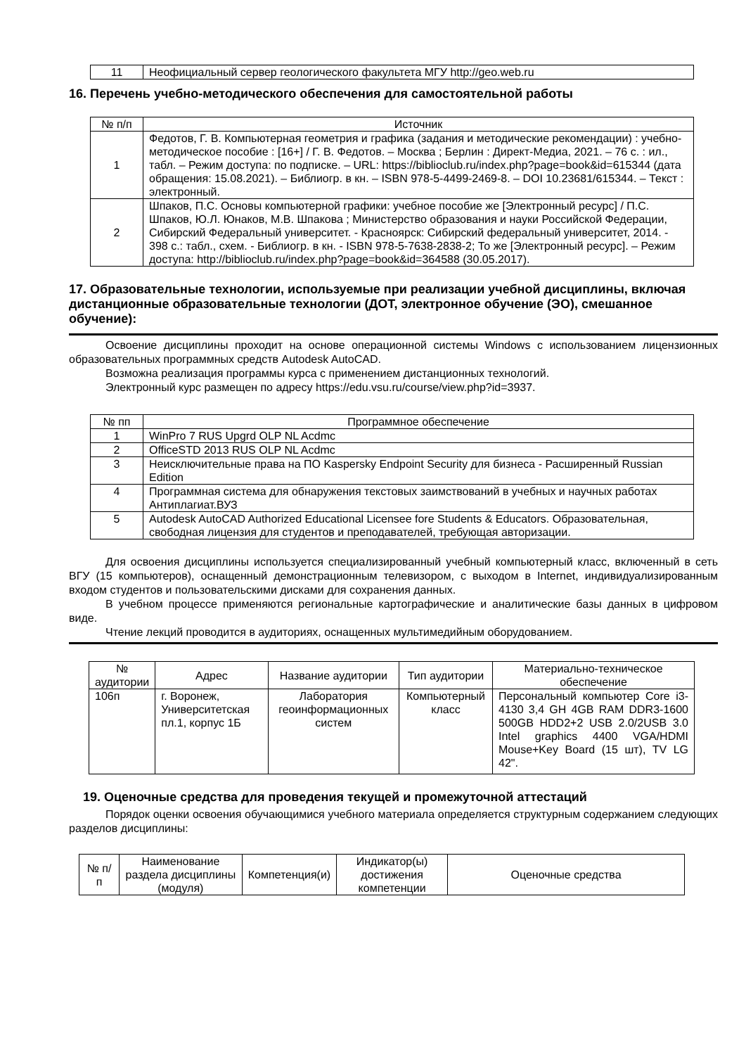| 11 | Неофициальный сервер геологического факультета МГУ http://geo.web.ru |
16. Перечень учебно-методического обеспечения для самостоятельной работы
| № п/п | Источник |
| --- | --- |
| 1 | Федотов, Г. В. Компьютерная геометрия и графика (задания и методические рекомендации) : учебно-методическое пособие : [16+] / Г. В. Федотов. – Москва ; Берлин : Директ-Медиа, 2021. – 76 с. : ил., табл. – Режим доступа: по подписке. – URL: https://biblioclub.ru/index.php?page=book&id=615344 (дата обращения: 15.08.2021). – Библиогр. в кн. – ISBN 978-5-4499-2469-8. – DOI 10.23681/615344. – Текст : электронный. |
| 2 | Шпаков, П.С. Основы компьютерной графики: учебное пособие же [Электронный ресурс] / П.С. Шпаков, Ю.Л. Юнаков, М.В. Шпакова ; Министерство образования и науки Российской Федерации, Сибирский Федеральный университет. - Красноярск: Сибирский федеральный университет, 2014. - 398 с.: табл., схем. - Библиогр. в кн. - ISBN 978-5-7638-2838-2; То же [Электронный ресурс]. – Режим доступа: http://biblioclub.ru/index.php?page=book&id=364588 (30.05.2017). |
17. Образовательные технологии, используемые при реализации учебной дисциплины, включая дистанционные образовательные технологии (ДОТ, электронное обучение (ЭО), смешанное обучение):
Освоение дисциплины проходит на основе операционной системы Windows с использованием лицензионных образовательных программных средств Autodesk AutoCAD.
Возможна реализация программы курса с применением дистанционных технологий.
Электронный курс размещен по адресу https://edu.vsu.ru/course/view.php?id=3937.
| № пп | Программное обеспечение |
| --- | --- |
| 1 | WinPro 7 RUS Upgrd OLP NL Acdmc |
| 2 | OfficeSTD 2013 RUS OLP NL Acdmc |
| 3 | Неисключительные права на ПО Kaspersky Endpoint Security для бизнеса - Расширенный Russian Edition |
| 4 | Программная система для обнаружения текстовых заимствований в учебных и научных работах Антиплагиат.ВУЗ |
| 5 | Autodesk AutoCAD Authorized Educational Licensee fore Students & Educators. Образовательная, свободная лицензия для студентов и преподавателей, требующая авторизации. |
Для освоения дисциплины используется специализированный учебный компьютерный класс, включенный в сеть ВГУ (15 компьютеров), оснащенный демонстрационным телевизором, с выходом в Internet, индивидуализированным входом студентов и пользовательскими дисками для сохранения данных.
В учебном процессе применяются региональные картографические и аналитические базы данных в цифровом виде.
Чтение лекций проводится в аудиториях, оснащенных мультимедийным оборудованием.
| № аудитории | Адрес | Название аудитории | Тип аудитории | Материально-техническое обеспечение |
| --- | --- | --- | --- | --- |
| 106п | г. Воронеж, Университетская пл.1, корпус 1Б | Лаборатория геоинформационных систем | Компьютерный класс | Персональный компьютер Core i3-4130 3,4 GH 4GB RAM DDR3-1600 500GB HDD2+2 USB 2.0/2USB 3.0 Intel graphics 4400 VGA/HDMI Mouse+Key Board (15 шт), TV LG 42". |
19. Оценочные средства для проведения текущей и промежуточной аттестаций
Порядок оценки освоения обучающимися учебного материала определяется структурным содержанием следующих разделов дисциплины:
| № п/п | Наименование раздела дисциплины (модуля) | Компетенция(и) | Индикатор(ы) достижения компетенции | Оценочные средства |
| --- | --- | --- | --- | --- |